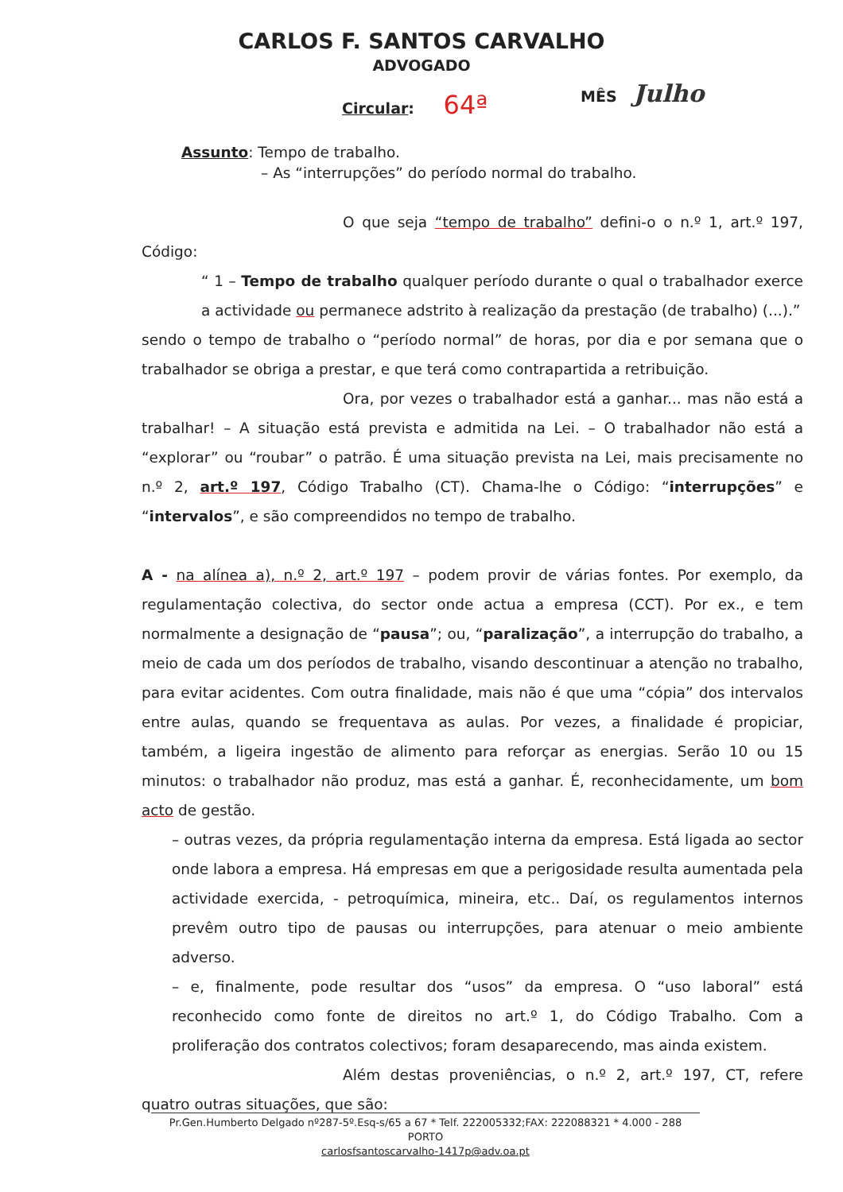CARLOS F. SANTOS CARVALHO
ADVOGADO
MÊS Julho
Circular: 64ª
Assunto: Tempo de trabalho.
– As “interrupções” do período normal do trabalho.
O que seja “tempo de trabalho” defini-o o n.º 1, art.º 197, Código:
“ 1 – Tempo de trabalho qualquer período durante o qual o trabalhador exerce a actividade ou permanece adstrito à realização da prestação (de trabalho) (...).”
sendo o tempo de trabalho o “período normal” de horas, por dia e por semana que o trabalhador se obriga a prestar, e que terá como contrapartida a retribuição.
Ora, por vezes o trabalhador está a ganhar... mas não está a trabalhar! – A situação está prevista e admitida na Lei. – O trabalhador não está a “explorar” ou “roubar” o patrão. É uma situação prevista na Lei, mais precisamente no n.º 2, art.º 197, Código Trabalho (CT). Chama-lhe o Código: “interrupções” e “intervalos”, e são compreendidos no tempo de trabalho.
A - na alínea a), n.º 2, art.º 197 – podem provir de várias fontes. Por exemplo, da regulamentação colectiva, do sector onde actua a empresa (CCT). Por ex., e tem normalmente a designação de “pausa”; ou, “paralização”, a interrupção do trabalho, a meio de cada um dos períodos de trabalho, visando descontinuar a atenção no trabalho, para evitar acidentes. Com outra finalidade, mais não é que uma “cópia” dos intervalos entre aulas, quando se frequentava as aulas. Por vezes, a finalidade é propiciar, também, a ligeira ingestão de alimento para reforçar as energias. Serão 10 ou 15 minutos: o trabalhador não produz, mas está a ganhar. É, reconhecidamente, um bom acto de gestão.
– outras vezes, da própria regulamentação interna da empresa. Está ligada ao sector onde labora a empresa. Há empresas em que a perigosidade resulta aumentada pela actividade exercida, - petroquímica, mineira, etc.. Daí, os regulamentos internos prevêm outro tipo de pausas ou interrupções, para atenuar o meio ambiente adverso.
– e, finalmente, pode resultar dos “usos” da empresa. O “uso laboral” está reconhecido como fonte de direitos no art.º 1, do Código Trabalho. Com a proliferação dos contratos colectivos; foram desaparecendo, mas ainda existem.
Além destas proveniências, o n.º 2, art.º 197, CT, refere quatro outras situações, que são:
Pr.Gen.Humberto Delgado nº287-5º.Esq-s/65 a 67 * Telf. 222005332;FAX: 222088321 * 4.000 - 288 PORTO
carlosfsantoscarvalho-1417p@adv.oa.pt